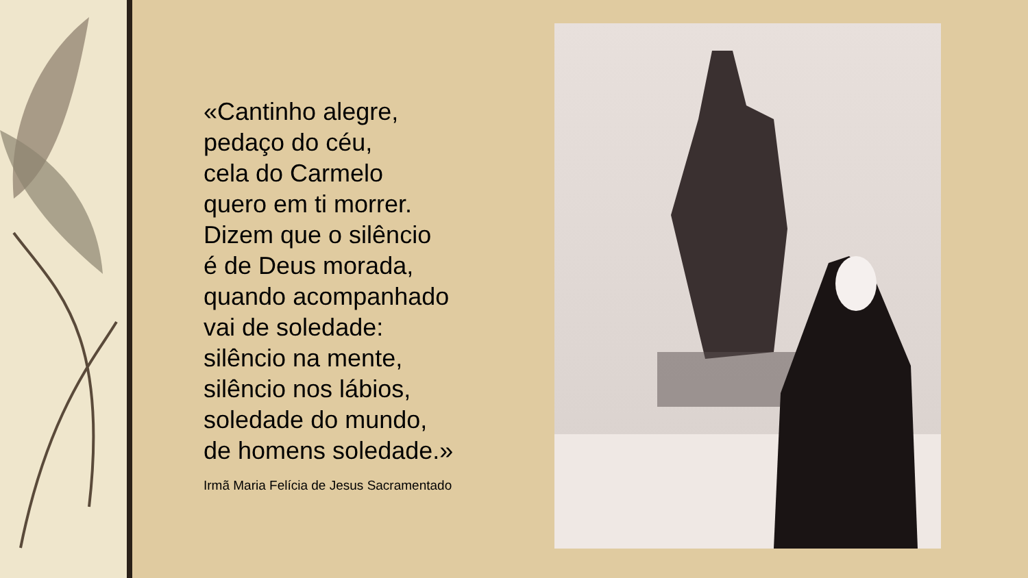«Cantinho alegre,
pedaço do céu,
cela do Carmelo
quero em ti morrer.
Dizem que o silêncio
é de Deus morada,
quando acompanhado
vai de soledade:
silêncio na mente,
silêncio nos lábios,
soledade do mundo,
de homens soledade.»
Irmã Maria Felícia de Jesus Sacramentado